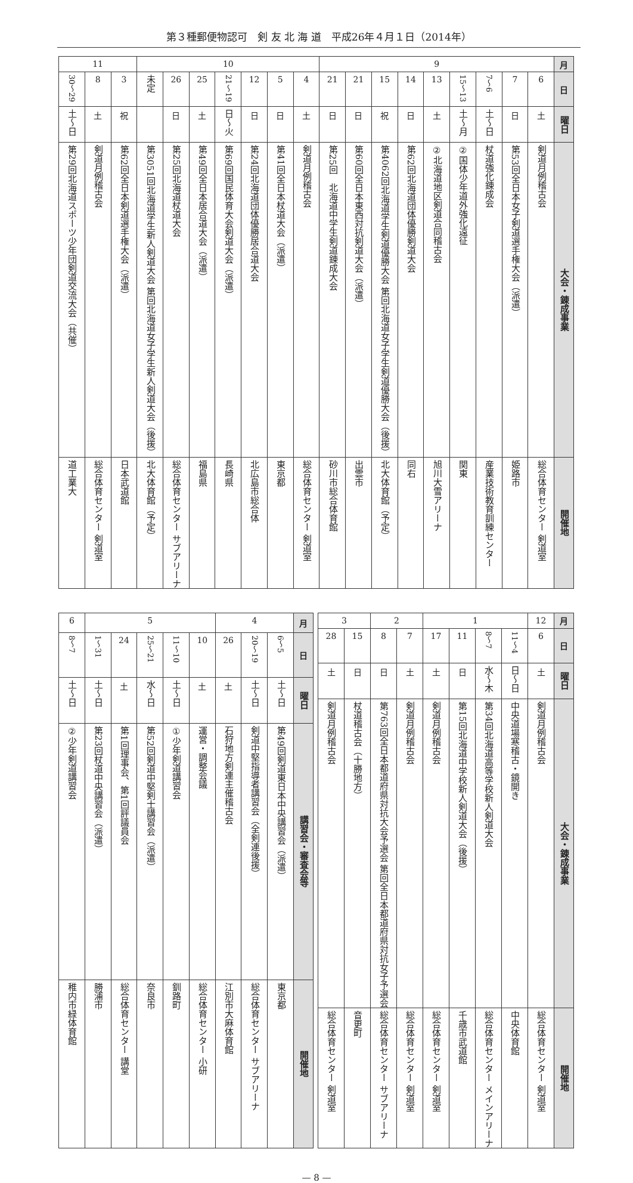第３種郵便物認可　剣 友 北 海 道　平成26年４月１日（2014年）
| 月 | 9 | | | | | | | | | 10 | | | | | | | 11 | | |
| 日 | 6 | 7 | 6〜7 | 13〜15 | 13 | 14 | 15 | 21 | 21 | 4 | 5 | 12 | 19〜21 | 25 | 26 | 未定 | 3 | 8 | 29〜30 |
| 曜日 | 土 | 日 | 土〜日 | 土〜月 | 土 | 日 | 祝 | 日 | 日 | 土 | 日 | 日 | 日〜火 | 土 | 日 | | 祝 | 土 | 土〜日 |
| 大会・錬成事業 | 剣道月例稽古会 | 第53回全日本女子剣道選手権大会（派遣） | 杖道強化錬成会 | 国体少年道外強化遠征② | 北海道地区剣道合同稽古会② | 第62回北海道団体優勝剣道大会 | 第4062回北海道学生剣道優勝大会 第回北海道女子学生剣道優勝大会（後援） | 第60回全日本東西対抗剣道大会（派遣） | 第25回 北海道中学生剣道錬成大会 | 剣道月例稽古会 | 第41回全日本杖道大会（派遣） | 第24回北海道団体優勝居合道大会 | 第69回国民体育大会剣道大会（派遣） | 第49回全日本居合道大会（派遣） | 第25回北海道杖道大会 | 第3051回北海道学生新人剣道大会 第回北海道女子学生新人剣道大会（後援） | 第62回全日本剣道選手権大会（派遣） | 剣道月例稽古会 | 第29回北海道スポーツ少年団剣道交流大会（共催） |
| 開催地 | 総合体育センター 剣道室 | 姫路市 | 産業技術教育訓練センター | 関東 | 旭川大雪アリーナ | 同右 | 北大体育館（予定） | 出雲市 | 砂川市総合体育館 | 総合体育センター 剣道室 | 東京都 | 北広島市総合体 | 長崎県 | 福島県 | 総合体育センター サブアリーナ | 北大体育館（予定） | 日本武道館 | 総合体育センター 剣道室 | 道工業大 |
| 月 | 12 | 1 | | | | 2 | | 3 | |
| 日 | 6 | 4〜11 | 7〜8 | 11 | 17 | 7 | 8 | 15 | 28 |
| 曜日 | 土 | 日〜日 | 水〜木 | 日 | 土 | 土 | 日 | 日 | 土 |
| 大会・錬成事業 | 剣道月例稽古会 | 中央道場寒稽古・鏡開き | 第34回北海道高等学校新人剣道大会 | 第15回北海道中学校新人剣道大会（後援） | 剣道月例稽古会 | 剣道月例稽古会 | 第763回全日本都道府県対抗大会予選会 第回全日本都道府県対抗女子予選会 | 杖道稽古会（十勝地方） | 剣道月例稽古会 |
| 開催地 | 総合体育センター 剣道室 | 中央体育館 | 総合体育センター メインアリーナ | 千歳市武道館 | 総合体育センター 剣道室 | 総合体育センター 剣道室 | 総合体育センター サブアリーナ | 音更町 | 総合体育センター 剣道室 |
| 月 | 4 | | | 5 | | | | | 6 |
| 日 | 5〜6 | 19〜20 | 26 | 10 | 10〜11 | 21〜25 | 24 | 31〜1 | 7〜8 |
| 曜日 | 土〜日 | 土〜日 | 土 | 土 | 土〜日 | 水〜日 | 土 | 土〜日 | 土〜日 |
| 講習会・審査会等 | 第49回剣道東日本中央講習会（派遣） | 剣道中堅指導者講習会（全剣連後援） | 石狩地方剣連主催稽古会 | 運営・調整会議 | 少年剣道講習会① | 第52回剣道中堅剣士講習会（派遣） | 第1回理事会、第1回評議員会 | 第23回杖道中央講習会（派遣） | 少年剣道講習会② |
| 開催地 | 東京都 | 総合体育センター サブアリーナ | 江別市大麻体育館 | 総合体育センター 小研 | 釧路町 | 奈良市 | 総合体育センター 講堂 | 勝浦市 | 稚内市緑体育館 |
— 8 —